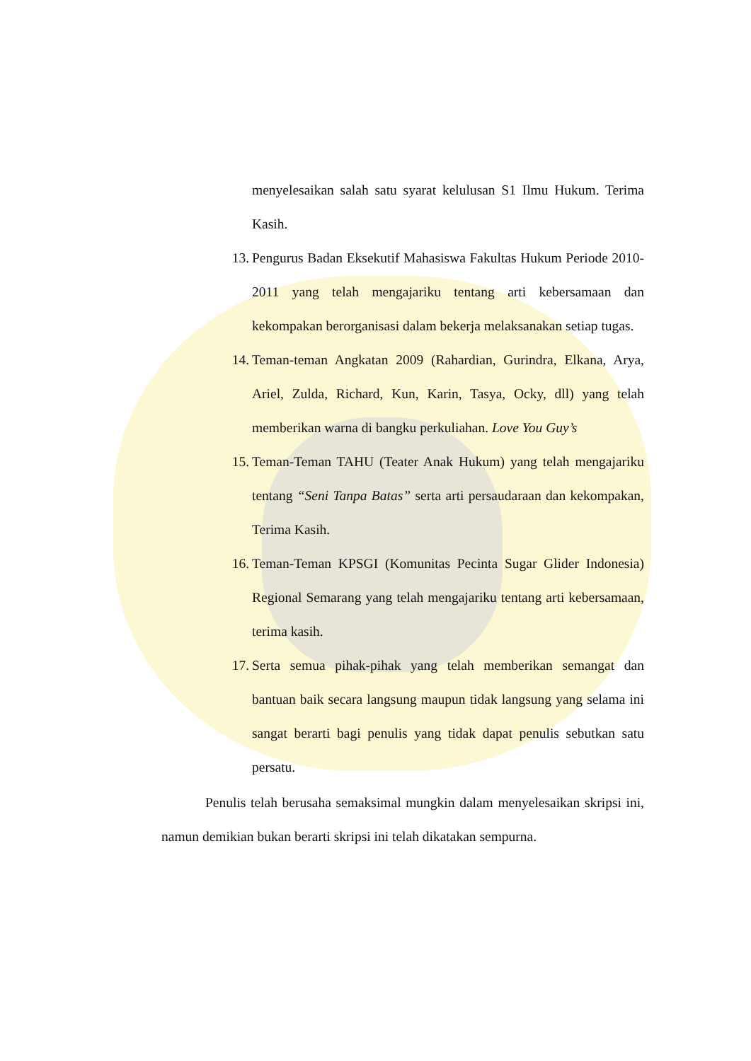menyelesaikan salah satu syarat kelulusan S1 Ilmu Hukum. Terima Kasih.
13. Pengurus Badan Eksekutif Mahasiswa Fakultas Hukum Periode 2010-2011 yang telah mengajariku tentang arti kebersamaan dan kekompakan berorganisasi dalam bekerja melaksanakan setiap tugas.
14. Teman-teman Angkatan 2009 (Rahardian, Gurindra, Elkana, Arya, Ariel, Zulda, Richard, Kun, Karin, Tasya, Ocky, dll) yang telah memberikan warna di bangku perkuliahan. Love You Guy’s
15. Teman-Teman TAHU (Teater Anak Hukum) yang telah mengajariku tentang “Seni Tanpa Batas” serta arti persaudaraan dan kekompakan, Terima Kasih.
16. Teman-Teman KPSGI (Komunitas Pecinta Sugar Glider Indonesia) Regional Semarang yang telah mengajariku tentang arti kebersamaan, terima kasih.
17. Serta semua pihak-pihak yang telah memberikan semangat dan bantuan baik secara langsung maupun tidak langsung yang selama ini sangat berarti bagi penulis yang tidak dapat penulis sebutkan satu persatu.
Penulis telah berusaha semaksimal mungkin dalam menyelesaikan skripsi ini, namun demikian bukan berarti skripsi ini telah dikatakan sempurna.